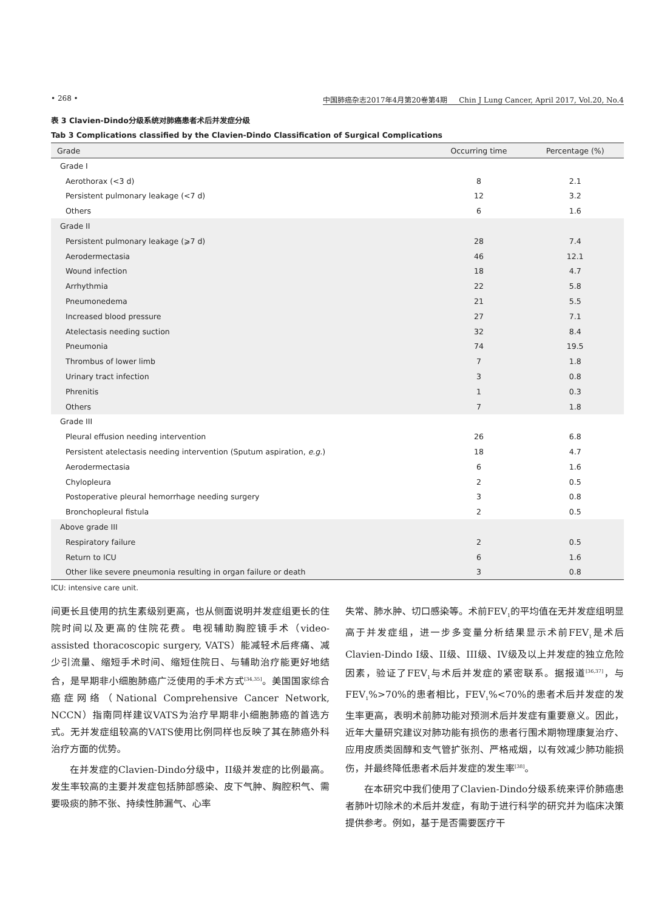• 268 • 中国肺癌杂志2017年4月第20卷第4期 Chin J Lung Cancer, April 2017, Vol.20, No.4
表 3 Clavien-Dindo分级系统对肺癌患者术后并发症分级
Tab 3 Complications classified by the Clavien-Dindo Classification of Surgical Complications
| Grade | Occurring time | Percentage (%) |
| --- | --- | --- |
| Grade I | | |
| Aerothorax (<3 d) | 8 | 2.1 |
| Persistent pulmonary leakage (<7 d) | 12 | 3.2 |
| Others | 6 | 1.6 |
| Grade II | | |
| Persistent pulmonary leakage (⩾7 d) | 28 | 7.4 |
| Aerodermectasia | 46 | 12.1 |
| Wound infection | 18 | 4.7 |
| Arrhythmia | 22 | 5.8 |
| Pneumonedema | 21 | 5.5 |
| Increased blood pressure | 27 | 7.1 |
| Atelectasis needing suction | 32 | 8.4 |
| Pneumonia | 74 | 19.5 |
| Thrombus of lower limb | 7 | 1.8 |
| Urinary tract infection | 3 | 0.8 |
| Phrenitis | 1 | 0.3 |
| Others | 7 | 1.8 |
| Grade III | | |
| Pleural effusion needing intervention | 26 | 6.8 |
| Persistent atelectasis needing intervention (Sputum aspiration, e.g. ) | 18 | 4.7 |
| Aerodermectasia | 6 | 1.6 |
| Chylopleura | 2 | 0.5 |
| Postoperative pleural hemorrhage needing surgery | 3 | 0.8 |
| Bronchopleural fistula | 2 | 0.5 |
| Above grade III | | |
| Respiratory failure | 2 | 0.5 |
| Return to ICU | 6 | 1.6 |
| Other like severe pneumonia resulting in organ failure or death | 3 | 0.8 |
ICU: intensive care unit.
间更长且使用的抗生素级别更高，也从侧面说明并发症组更长的住院时间以及更高的住院花费。电视辅助胸腔镜手术（video-assisted thoracoscopic surgery, VATS）能减轻术后疼痛、减少引流量、缩短手术时间、缩短住院日、与辅助治疗能更好地结合，是早期非小细胞肺癌广泛使用的手术方式<sup>[34,35]</sup>。美国国家综合癌症网络（National Comprehensive Cancer Network, NCCN）指南同样建议VATS为治疗早期非小细胞肺癌的首选方式。无并发症组较高的VATS使用比例同样也反映了其在肺癌外科治疗方面的优势。
在并发症的Clavien-Dindo分级中，II级并发症的比例最高。发生率较高的主要并发症包括肺部感染、皮下气肿、胸腔积气、需要吸痰的肺不张、持续性肺漏气、心率
失常、肺水肿、切口感染等。术前FEV<sub>1</sub>的平均值在无并发症组明显高于并发症组，进一步多变量分析结果显示术前FEV<sub>1</sub>是术后Clavien-Dindo I级、II级、III级、IV级及以上并发症的独立危险因素，验证了FEV<sub>1</sub>与术后并发症的紧密联系。据报道<sup>[36,37]</sup>，与FEV<sub>1</sub>%>70%的患者相比，FEV<sub>1</sub>%<70%的患者术后并发症的发生率更高，表明术前肺功能对预测术后并发症有重要意义。因此，近年大量研究建议对肺功能有损伤的患者行围术期物理康复治疗、应用皮质类固醇和支气管扩张剂、严格戒烟，以有效减少肺功能损伤，并最终降低患者术后并发症的发生率<sup>[38]</sup>。
在本研究中我们使用了Clavien-Dindo分级系统来评价肺癌患者肺叶切除术的术后并发症，有助于进行科学的研究并为临床决策提供参考。例如，基于是否需要医疗干